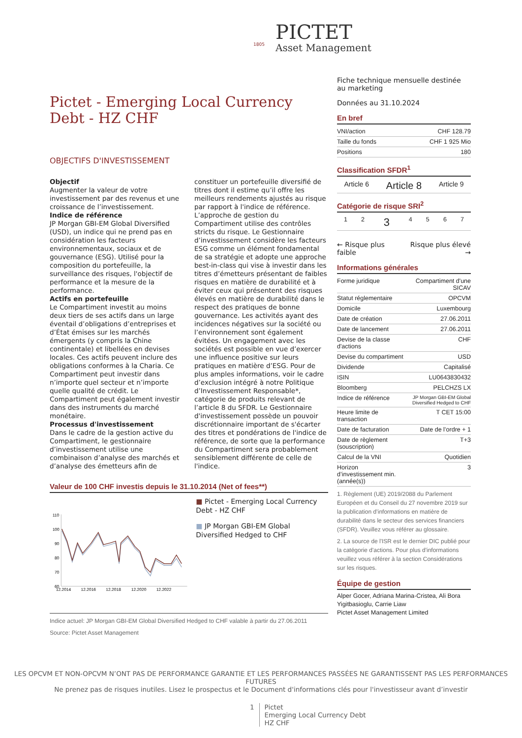PICTET
Asset Management
1805
Pictet - Emerging Local Currency Debt - HZ CHF
OBJECTIFS D'INVESTISSEMENT
Objectif
Augmenter la valeur de votre investissement par des revenus et une croissance de l’investissement.
Indice de référence
JP Morgan GBI-EM Global Diversified (USD), un indice qui ne prend pas en considération les facteurs environnementaux, sociaux et de gouvernance (ESG). Utilisé pour la composition du portefeuille, la surveillance des risques, l'objectif de performance et la mesure de la performance.
Actifs en portefeuille
Le Compartiment investit au moins deux tiers de ses actifs dans un large éventail d’obligations d’entreprises et d’État émises sur les marchés émergents (y compris la Chine continentale) et libellées en devises locales. Ces actifs peuvent inclure des obligations conformes à la Charia. Ce Compartiment peut investir dans n’importe quel secteur et n’importe quelle qualité de crédit. Le Compartiment peut également investir dans des instruments du marché monétaire.
Processus d'investissement
Dans le cadre de la gestion active du Compartiment, le gestionnaire d’investissement utilise une combinaison d’analyse des marchés et d’analyse des émetteurs afin de constituer un portefeuille diversifié de titres dont il estime qu’il offre les meilleurs rendements ajustés au risque par rapport à l'indice de référence. L’approche de gestion du Compartiment utilise des contrôles stricts du risque. Le Gestionnaire d’investissement considère les facteurs ESG comme un élément fondamental de sa stratégie et adopte une approche best-in-class qui vise à investir dans les titres d’émetteurs présentant de faibles risques en matière de durabilité et à éviter ceux qui présentent des risques élevés en matière de durabilité dans le respect des pratiques de bonne gouvernance. Les activités ayant des incidences négatives sur la société ou l’environnement sont également évitées. Un engagement avec les sociétés est possible en vue d’exercer une influence positive sur leurs pratiques en matière d’ESG. Pour de plus amples informations, voir le cadre d’exclusion intégré à notre Politique d’Investissement Responsable*, catégorie de produits relevant de l’article 8 du SFDR. Le Gestionnaire d'investissement possède un pouvoir discrétionnaire important de s'écarter des titres et pondérations de l'indice de référence, de sorte que la performance du Compartiment sera probablement sensiblement différente de celle de l'indice.
Valeur de 100 CHF investis depuis le 31.10.2014 (Net of fees**)
110
100
90
80
70
60
12.2014
12.2016
12.2018
12.2020
12.2022
■ Pictet - Emerging Local Currency Debt - HZ CHF
■ JP Morgan GBI-EM Global Diversified Hedged to CHF
Indice actuel: JP Morgan GBI-EM Global Diversified Hedged to CHF valable à partir du 27.06.2011
Source: Pictet Asset Management
Fiche technique mensuelle destinée au marketing
Données au 31.10.2024
En bref
| VNI/action | CHF 128.79 |
| Taille du fonds | CHF 1 925 Mio |
| Positions | 180 |
Classification SFDR<sup>1</sup>
| Article 6 | Article 8 | Article 9 |
Catégorie de risque SRI<sup>2</sup>
| 1 | 2 | 3 | 4 | 5 | 6 | 7 |
← Risque plus faible Risque plus élevé →
Informations générales
| Forme juridique | Compartiment d'une SICAV |
| Statut réglementaire | OPCVM |
| Domicile | Luxembourg |
| Date de création | 27.06.2011 |
| Date de lancement | 27.06.2011 |
| Devise de la classe d'actions | CHF |
| Devise du compartiment | USD |
| Dividende | Capitalisé |
| ISIN | LU0643830432 |
| Bloomberg | PELCHZS LX |
| Indice de référence | JP Morgan GBI-EM Global Diversified Hedged to CHF |
| Heure limite de transaction | T CET 15:00 |
| Date de facturation | Date de l’ordre + 1 |
| Date de règlement (souscription) | T+3 |
| Calcul de la VNI | Quotidien |
| Horizon d’investissement min. (année(s)) | 3 |
1. Règlement (UE) 2019/2088 du Parlement Européen et du Conseil du 27 novembre 2019 sur la publication d’informations en matière de durabilité dans le secteur des services financiers (SFDR). Veuillez vous référer au glossaire.
2. La source de l'ISR est le dernier DIC publié pour la catégorie d'actions. Pour plus d'informations veuillez vous référer à la section Considérations sur les risques.
Équipe de gestion
Alper Gocer, Adriana Marina-Cristea, Ali Bora Yigitbasioglu, Carrie Liaw
Pictet Asset Management Limited
LES OPCVM ET NON-OPCVM N’ONT PAS DE PERFORMANCE GARANTIE ET LES PERFORMANCES PASSÉES NE GARANTISSENT PAS LES PERFORMANCES FUTURES
Ne prenez pas de risques inutiles. Lisez le prospectus et le Document d'informations clés pour l'investisseur avant d’investir
1 Pictet
Emerging Local Currency Debt
HZ CHF